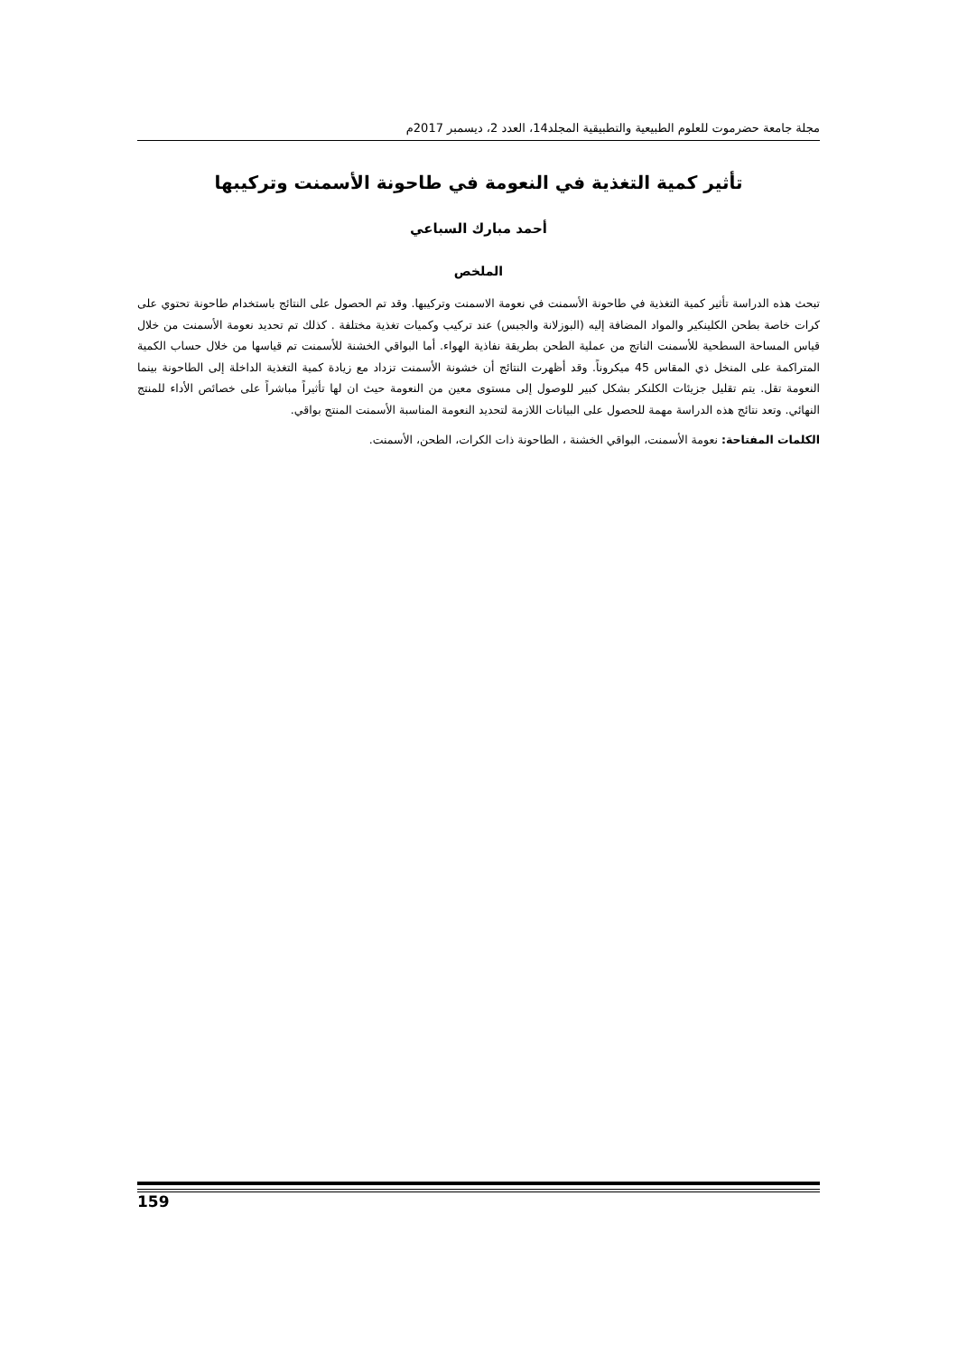مجلة جامعة حضرموت للعلوم الطبيعية والتطبيقية المجلد14، العدد 2، ديسمبر 2017م
تأثير كمية التغذية في النعومة في طاحونة الأسمنت وتركيبها
أحمد مبارك السباعي
الملخص
تبحث هذه الدراسة تأثير كمية التغذية في طاحونة الأسمنت في نعومة الاسمنت وتركيبها. وقد تم الحصول على النتائج باستخدام طاحونة تحتوي على كرات خاصة بطحن الكلينكير والمواد المضافة إليه (البوزلانة والجبس) عند تركيب وكميات تغذية مختلفة . كذلك تم تحديد نعومة الأسمنت من خلال قياس المساحة السطحية للأسمنت الناتج من عملية الطحن بطريقة نفاذية الهواء. أما البواقي الخشنة للأسمنت تم قياسها من خلال حساب الكمية المتراكمة على المنخل ذي المقاس 45 ميكروناً. وقد أظهرت النتائج أن خشونة الأسمنت تزداد مع زيادة كمية التغذية الداخلة إلى الطاحونة بينما النعومة تقل. يتم تقليل جزيئات الكلنكر بشكل كبير للوصول إلى مستوى معين من النعومة حيث ان لها تأثيراً مباشراً على خصائص الأداء للمنتج النهائي. وتعد نتائج هذه الدراسة مهمة للحصول على البيانات اللازمة لتحديد النعومة المناسبة الأسمنت المنتج بواقي.
الكلمات المفتاحة: نعومة الأسمنت، البواقي الخشنة ، الطاحونة ذات الكرات، الطحن، الأسمنت.
159